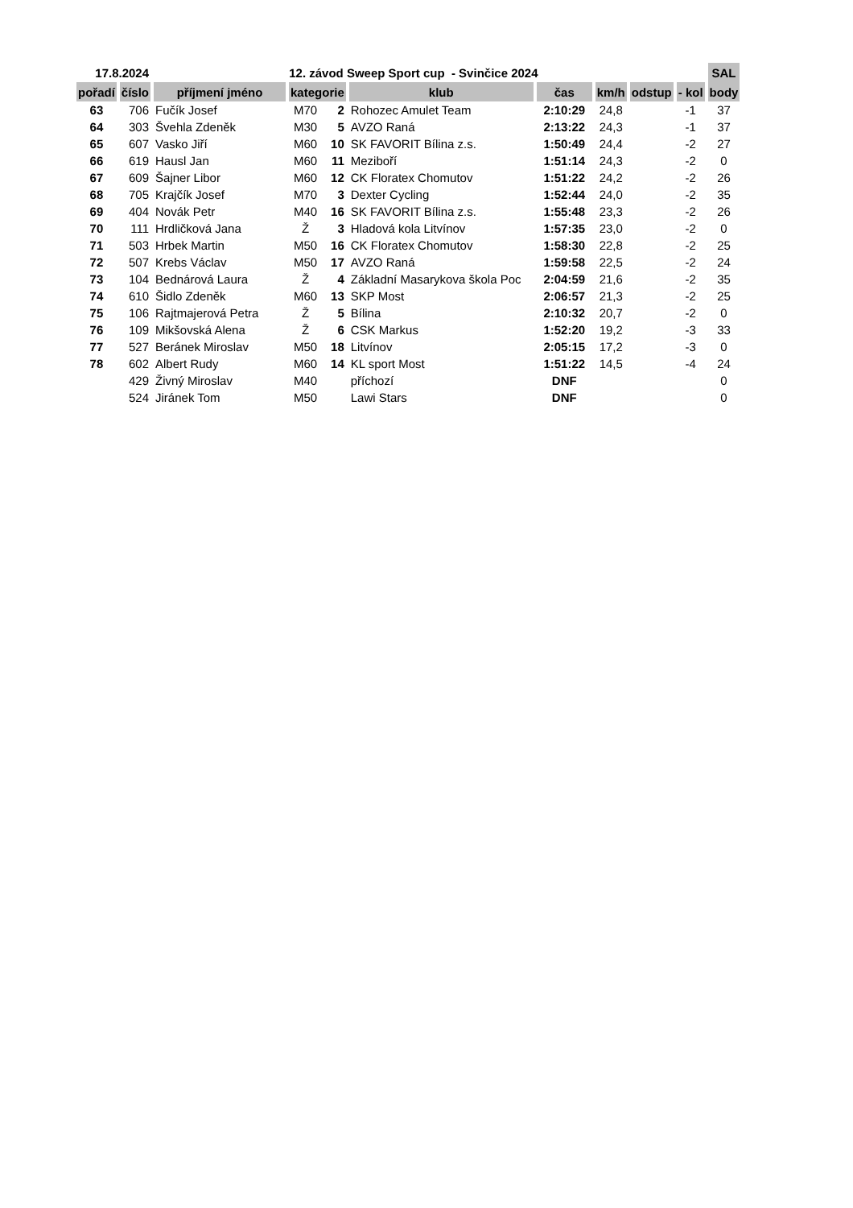| 17.8.2024 | | 12. závod Sweep Sport cup - Svinčice 2024 | | | | | | | | SAL |
| --- | --- | --- | --- | --- | --- | --- | --- | --- | --- | --- |
| pořadí | číslo | příjmení jméno | kategorie | | klub | čas | km/h | odstup | - kol | body |
| 63 | 706 | Fučík Josef | M70 | 2 | Rohozec Amulet Team | 2:10:29 | 24,8 | | -1 | 37 |
| 64 | 303 | Švehla Zdeněk | M30 | 5 | AVZO Raná | 2:13:22 | 24,3 | | -1 | 37 |
| 65 | 607 | Vasko Jiří | M60 | 10 | SK FAVORIT Bílina z.s. | 1:50:49 | 24,4 | | -2 | 27 |
| 66 | 619 | Hausl Jan | M60 | 11 | Meziboří | 1:51:14 | 24,3 | | -2 | 0 |
| 67 | 609 | Šajner Libor | M60 | 12 | CK Floratex Chomutov | 1:51:22 | 24,2 | | -2 | 26 |
| 68 | 705 | Krajčík Josef | M70 | 3 | Dexter Cycling | 1:52:44 | 24,0 | | -2 | 35 |
| 69 | 404 | Novák Petr | M40 | 16 | SK FAVORIT Bílina z.s. | 1:55:48 | 23,3 | | -2 | 26 |
| 70 | 111 | Hrdličková Jana | Ž | 3 | Hladová kola Litvínov | 1:57:35 | 23,0 | | -2 | 0 |
| 71 | 503 | Hrbek Martin | M50 | 16 | CK Floratex Chomutov | 1:58:30 | 22,8 | | -2 | 25 |
| 72 | 507 | Krebs Václav | M50 | 17 | AVZO Raná | 1:59:58 | 22,5 | | -2 | 24 |
| 73 | 104 | Bednárová Laura | Ž | 4 | Základní Masarykova škola Poc | 2:04:59 | 21,6 | | -2 | 35 |
| 74 | 610 | Šidlo Zdeněk | M60 | 13 | SKP Most | 2:06:57 | 21,3 | | -2 | 25 |
| 75 | 106 | Rajtmajerová Petra | Ž | 5 | Bílina | 2:10:32 | 20,7 | | -2 | 0 |
| 76 | 109 | Mikšovská Alena | Ž | 6 | CSK Markus | 1:52:20 | 19,2 | | -3 | 33 |
| 77 | 527 | Beránek Miroslav | M50 | 18 | Litvínov | 2:05:15 | 17,2 | | -3 | 0 |
| 78 | 602 | Albert Rudy | M60 | 14 | KL sport Most | 1:51:22 | 14,5 | | -4 | 24 |
| | 429 | Živný Miroslav | M40 | | příchozí | DNF | | | | 0 |
| | 524 | Jiránek Tom | M50 | | Lawi Stars | DNF | | | | 0 |